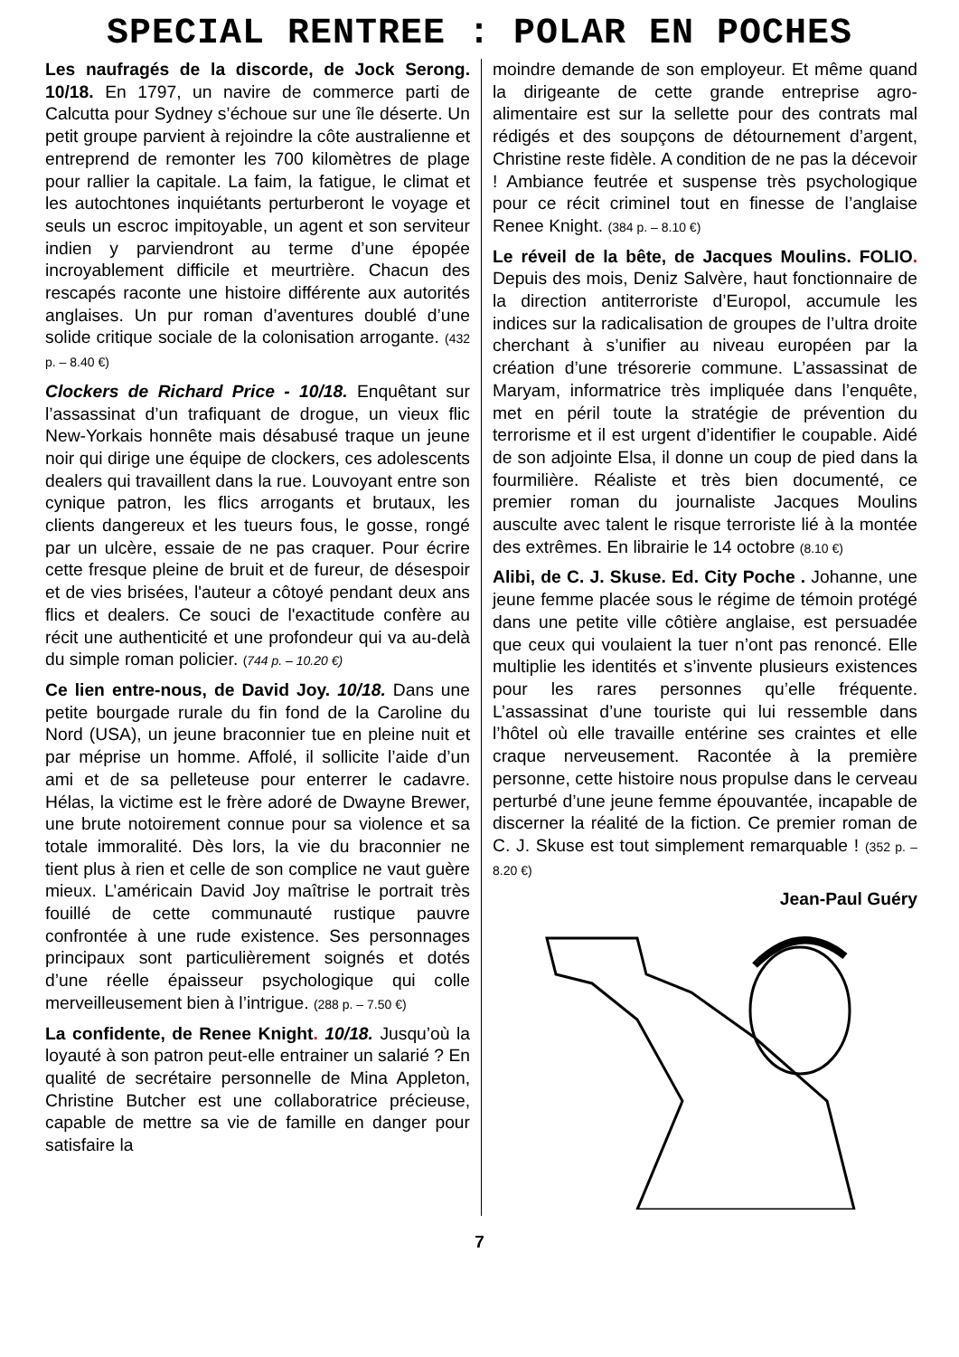SPECIAL RENTREE : POLAR EN POCHES
Les naufragés de la discorde, de Jock Serong. 10/18. En 1797, un navire de commerce parti de Calcutta pour Sydney s’échoue sur une île déserte. Un petit groupe parvient à rejoindre la côte australienne et entreprend de remonter les 700 kilomètres de plage pour rallier la capitale. La faim, la fatigue, le climat et les autochtones inquiétants perturberont le voyage et seuls un escroc impitoyable, un agent et son serviteur indien y parviendront au terme d’une épopée incroyablement difficile et meurtrière. Chacun des rescapés raconte une histoire différente aux autorités anglaises. Un pur roman d’aventures doublé d’une solide critique sociale de la colonisation arrogante. (432 p. – 8.40 €)
Clockers de Richard Price - 10/18. Enquêtant sur l’assassinat d’un trafiquant de drogue, un vieux flic New-Yorkais honnête mais désabusé traque un jeune noir qui dirige une équipe de clockers, ces adolescents dealers qui travaillent dans la rue. Louvoyant entre son cynique patron, les flics arrogants et brutaux, les clients dangereux et les tueurs fous, le gosse, rongé par un ulcère, essaie de ne pas craquer. Pour écrire cette fresque pleine de bruit et de fureur, de désespoir et de vies brisées, l'auteur a côtoyé pendant deux ans flics et dealers. Ce souci de l'exactitude confère au récit une authenticité et une profondeur qui va au-delà du simple roman policier. (744 p. – 10.20 €)
Ce lien entre-nous, de David Joy. 10/18. Dans une petite bourgade rurale du fin fond de la Caroline du Nord (USA), un jeune braconnier tue en pleine nuit et par méprise un homme. Affolé, il sollicite l’aide d’un ami et de sa pelleteuse pour enterrer le cadavre. Hélas, la victime est le frère adoré de Dwayne Brewer, une brute notoirement connue pour sa violence et sa totale immoralité. Dès lors, la vie du braconnier ne tient plus à rien et celle de son complice ne vaut guère mieux. L’américain David Joy maîtrise le portrait très fouillé de cette communauté rustique pauvre confrontée à une rude existence. Ses personnages principaux sont particulièrement soignés et dotés d’une réelle épaisseur psychologique qui colle merveilleusement bien à l’intrigue. (288 p. – 7.50 €)
La confidente, de Renee Knight. 10/18. Jusqu’où la loyauté à son patron peut-elle entrainer un salarié ? En qualité de secrétaire personnelle de Mina Appleton, Christine Butcher est une collaboratrice précieuse, capable de mettre sa vie de famille en danger pour satisfaire la
moindre demande de son employeur. Et même quand la dirigeante de cette grande entreprise agro-alimentaire est sur la sellette pour des contrats mal rédigés et des soupçons de détournement d’argent, Christine reste fidèle. A condition de ne pas la décevoir ! Ambiance feutrée et suspense très psychologique pour ce récit criminel tout en finesse de l’anglaise Renee Knight. (384 p. – 8.10 €)
Le réveil de la bête, de Jacques Moulins. FOLIO. Depuis des mois, Deniz Salvère, haut fonctionnaire de la direction antiterroriste d’Europol, accumule les indices sur la radicalisation de groupes de l’ultra droite cherchant à s’unifier au niveau européen par la création d’une trésorerie commune. L’assassinat de Maryam, informatrice très impliquée dans l’enquête, met en péril toute la stratégie de prévention du terrorisme et il est urgent d’identifier le coupable. Aidé de son adjointe Elsa, il donne un coup de pied dans la fourmilière. Réaliste et très bien documenté, ce premier roman du journaliste Jacques Moulins ausculte avec talent le risque terroriste lié à la montée des extrêmes. En librairie le 14 octobre (8.10 €)
Alibi, de C. J. Skuse. Ed. City Poche . Johanne, une jeune femme placée sous le régime de témoin protégé dans une petite ville côtière anglaise, est persuadée que ceux qui voulaient la tuer n’ont pas renoncé. Elle multiplie les identités et s’invente plusieurs existences pour les rares personnes qu’elle fréquente. L’assassinat d’une touriste qui lui ressemble dans l’hôtel où elle travaille entérine ses craintes et elle craque nerveusement. Racontée à la première personne, cette histoire nous propulse dans le cerveau perturbé d’une jeune femme épouvantée, incapable de discerner la réalité de la fiction. Ce premier roman de C. J. Skuse est tout simplement remarquable ! (352 p. – 8.20 €)
Jean-Paul Guéry
7